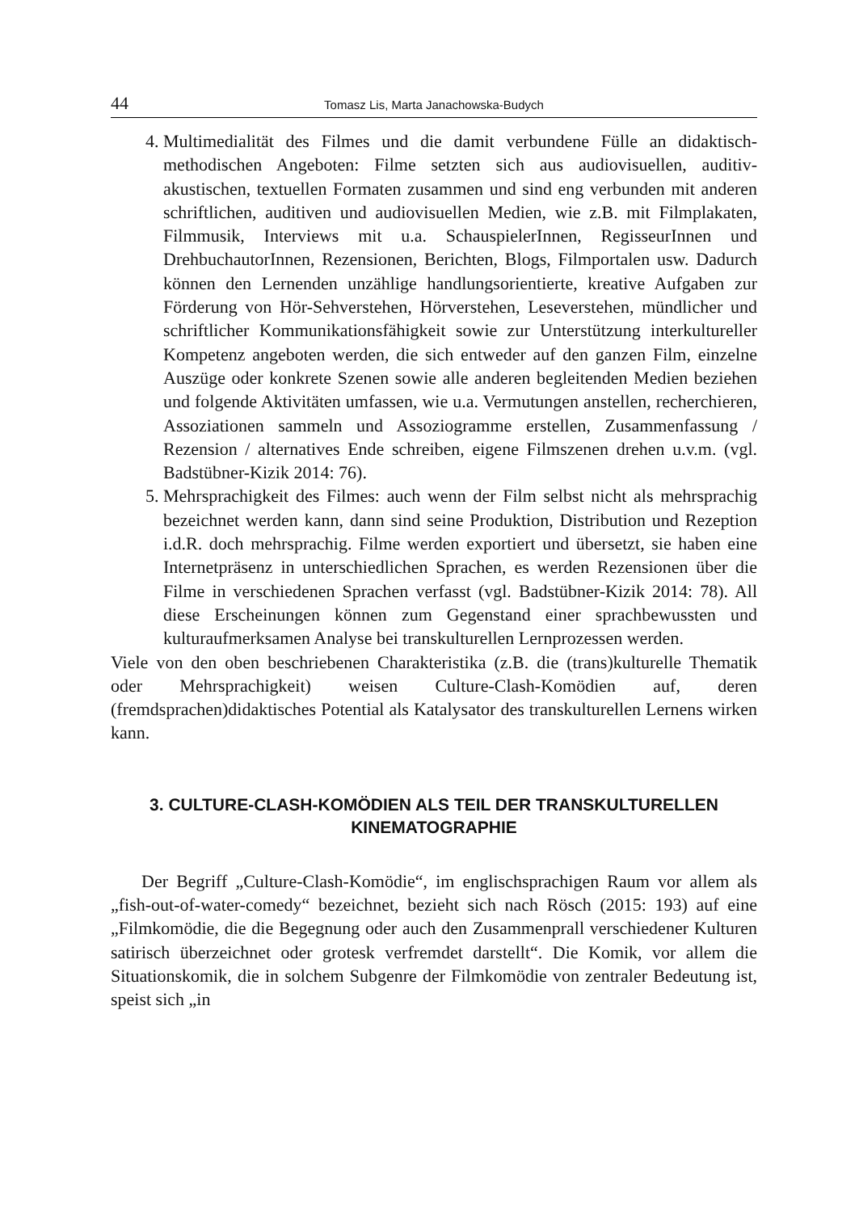44 Tomasz Lis, Marta Janachowska-Budych
4. Multimedialität des Filmes und die damit verbundene Fülle an didaktisch-methodischen Angeboten: Filme setzten sich aus audiovisuellen, auditiv-akustischen, textuellen Formaten zusammen und sind eng verbunden mit anderen schriftlichen, auditiven und audiovisuellen Medien, wie z.B. mit Filmplakaten, Filmmusik, Interviews mit u.a. SchauspielerInnen, RegisseurInnen und DrehbuchautorInnen, Rezensionen, Berichten, Blogs, Filmportalen usw. Dadurch können den Lernenden unzählige handlungsorientierte, kreative Aufgaben zur Förderung von Hör-Sehverstehen, Hörverstehen, Leseverstehen, mündlicher und schriftlicher Kommunikationsfähigkeit sowie zur Unterstützung interkultureller Kompetenz angeboten werden, die sich entweder auf den ganzen Film, einzelne Auszüge oder konkrete Szenen sowie alle anderen begleitenden Medien beziehen und folgende Aktivitäten umfassen, wie u.a. Vermutungen anstellen, recherchieren, Assoziationen sammeln und Assoziogramme erstellen, Zusammenfassung / Rezension / alternatives Ende schreiben, eigene Filmszenen drehen u.v.m. (vgl. Badstübner-Kizik 2014: 76).
5. Mehrsprachigkeit des Filmes: auch wenn der Film selbst nicht als mehrsprachig bezeichnet werden kann, dann sind seine Produktion, Distribution und Rezeption i.d.R. doch mehrsprachig. Filme werden exportiert und übersetzt, sie haben eine Internetpräsenz in unterschiedlichen Sprachen, es werden Rezensionen über die Filme in verschiedenen Sprachen verfasst (vgl. Badstübner-Kizik 2014: 78). All diese Erscheinungen können zum Gegenstand einer sprachbewussten und kulturaufmerksamen Analyse bei transkulturellen Lernprozessen werden.
Viele von den oben beschriebenen Charakteristika (z.B. die (trans)kulturelle Thematik oder Mehrsprachigkeit) weisen Culture-Clash-Komödien auf, deren (fremdsprachen)didaktisches Potential als Katalysator des transkulturellen Lernens wirken kann.
3. CULTURE-CLASH-KOMÖDIEN ALS TEIL DER TRANSKULTURELLEN KINEMATOGRAPHIE
Der Begriff „Culture-Clash-Komödie“, im englischsprachigen Raum vor allem als „fish-out-of-water-comedy“ bezeichnet, bezieht sich nach Rösch (2015: 193) auf eine „Filmkomödie, die die Begegnung oder auch den Zusammenprall verschiedener Kulturen satirisch überzeichnet oder grotesk verfremdet darstellt“. Die Komik, vor allem die Situationskomik, die in solchem Subgenre der Filmkomödie von zentraler Bedeutung ist, speist sich „in